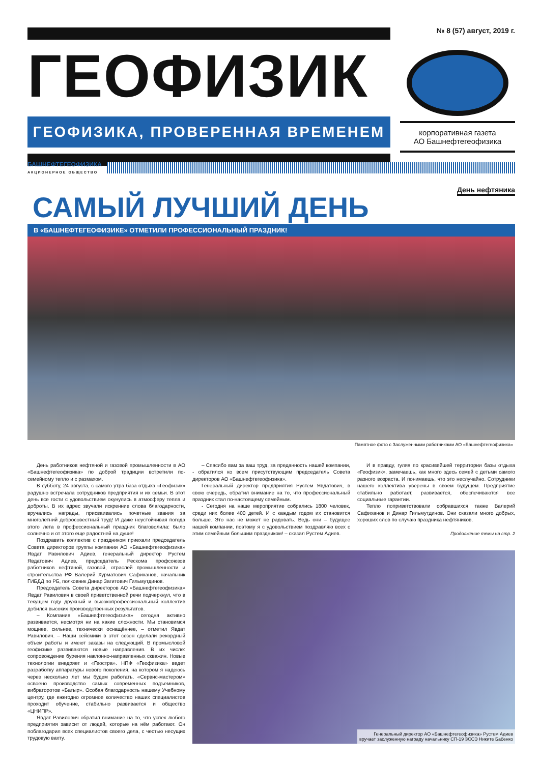ГЕОФИЗИК
ГЕОФИЗИКА, ПРОВЕРЕННАЯ ВРЕМЕНЕМ
№ 8 (57) август, 2019 г.
корпоративная газета
АО Башнефтегеофизика
БАШНЕФТЕГЕОФИЗИКА
АКЦИОНЕРНОЕ ОБЩЕСТВО
День нефтяника
САМЫЙ ЛУЧШИЙ ДЕНЬ
В «БАШНЕФТЕГЕОФИЗИКЕ» ОТМЕТИЛИ ПРОФЕССИОНАЛЬНЫЙ ПРАЗДНИК!
Памятное фото с Заслуженными работниками АО «Башнефтегеофизика»
День работников нефтяной и газовой промышленности в АО «Башнефтегеофизика» по доброй традиции встретили по-семейному тепло и с размахом.
В субботу, 24 августа, с самого утра база отдыха «Геофизик» радушно встречала сотрудников предприятия и их семьи. В этот день все гости с удовольствием окунулись в атмосферу тепла и доброты. В их адрес звучали искренние слова благодарности, вручались награды, присваивались почетные звания за многолетний добросовестный труд! И даже неустойчивая погода этого лета в профессиональный праздник благоволила: было солнечно и от этого еще радостней на душе!
Поздравить коллектив с праздником приехали председатель Совета директоров группы компании АО «Башнефтегеофизика» Явдат Равилович Адиев, генеральный директор Рустем Явдатович Адиев, председатель Рескома профсоюзов работников нефтяной, газовой, отраслей промышленности и строительства РФ Валерий Хурматович Сафиханов, начальник ГИБДД по РБ, полковник Динар Загитович Гильмутдинов.
Председатель Совета директоров АО «Башнефтегеофизика» Явдат Равилович в своей приветственной речи подчеркнул, что в текущем году дружный и высокопрофессиональный коллектив добился высоких производственных результатов.
– Компания «Башнефтегеофизика» сегодня активно развивается, несмотря ни на какие сложности. Мы становимся мощнее, сильнее, технически оснащённее, – отметил Явдат Равилович. – Наши сейсмики в этот сезон сделали рекордный объем работы и имеют заказы на следующий. В промысловой геофизике развиваются новые направления. В их числе: сопровождение бурения наклонно-направленных скважин. Новые технологии внедряет и «Геостра». НПФ «Геофизика» ведет разработку аппаратуры нового поколения, на котором я надеюсь через несколько лет мы будем работать. «Сервис-мастером» освоено производство самых современных подъемников, вибраторотов «Батыр». Особая благодарность нашему Учебному центру, где ежегодно огромное количество наших специалистов проходит обучение, стабильно развивается и общество «ЦНИПР».
Явдат Равилович обратил внимание на то, что успех любого предприятия зависит от людей, которые на нём работают. Он поблагодарил всех специалистов своего дела, с честью несущих трудовую вахту.
– Спасибо вам за ваш труд, за преданность нашей компании, - обратился ко всем присутствующим председатель Совета директоров АО «Башнефтегеофизика».
Генеральный директор предприятия Рустем Явдатович, в свою очередь, обратил внимание на то, что профессиональный праздник стал по-настоящему семейным.
- Сегодня на наше мероприятие собрались 1800 человек, среди них более 400 детей. И с каждым годом их становится больше. Это нас не может не радовать. Ведь они – будущее нашей компании, поэтому я с удовольствием поздравляю всех с этим семейным большим праздником! – сказал Рустем Адиев.
И в правду, гуляя по красивейшей территории базы отдыха «Геофизик», замечаешь, как много здесь семей с детьми самого разного возраста. И понимаешь, что это неслучайно. Сотрудники нашего коллектива уверены в своем будущем. Предприятие стабильно работает, развивается, обеспечиваются все социальные гарантии.
Тепло поприветствовали собравшихся также Валерий Сафиханов и Динар Гильмутдинов. Они сказали много добрых, хороших слов по случаю праздника нефтяников.
Продолжение темы на стр. 2
Генеральный директор АО «Башнефтегеофизика» Рустем Адиев
вручает заслуженную награду начальнику СП-19 ЗССЭ Никите Бабенко